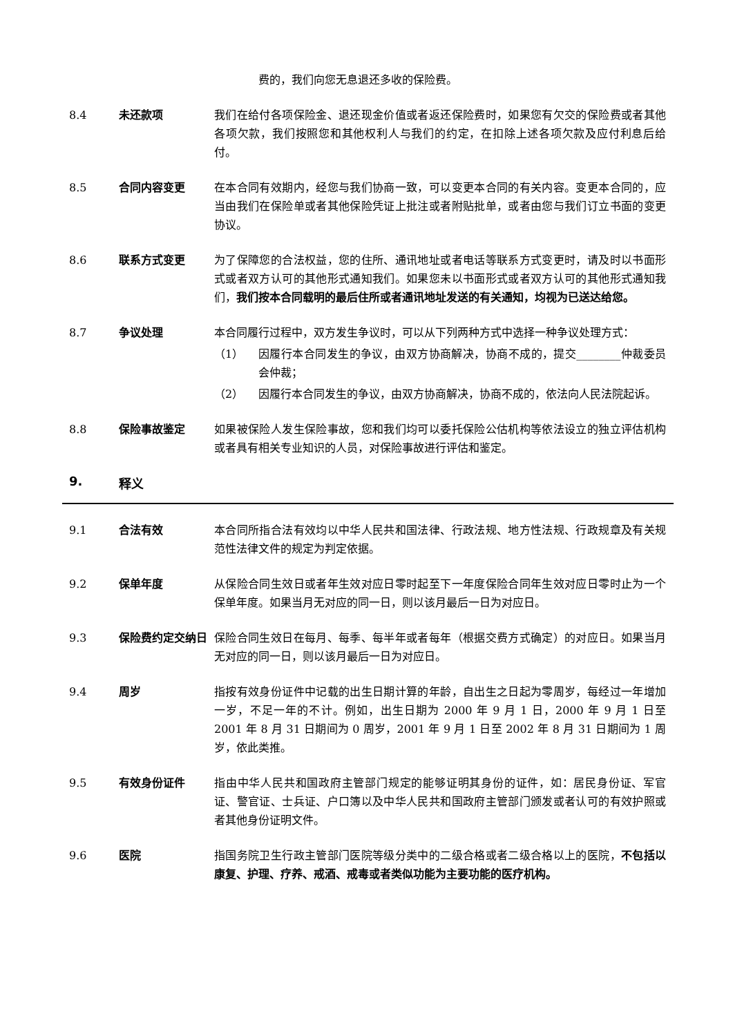费的，我们向您无息退还多收的保险费。
8.4 未还款项 我们在给付各项保险金、退还现金价值或者返还保险费时，如果您有欠交的保险费或者其他各项欠款，我们按照您和其他权利人与我们的约定，在扣除上述各项欠款及应付利息后给付。
8.5 合同内容变更 在本合同有效期内，经您与我们协商一致，可以变更本合同的有关内容。变更本合同的，应当由我们在保险单或者其他保险凭证上批注或者附贴批单，或者由您与我们订立书面的变更协议。
8.6 联系方式变更 为了保障您的合法权益，您的住所、通讯地址或者电话等联系方式变更时，请及时以书面形式或者双方认可的其他形式通知我们。如果您未以书面形式或者双方认可的其他形式通知我们，我们按本合同载明的最后住所或者通讯地址发送的有关通知，均视为已送达给您。
8.7 争议处理 本合同履行过程中，双方发生争议时，可以从下列两种方式中选择一种争议处理方式：
（1） 因履行本合同发生的争议，由双方协商解决，协商不成的，提交________仲裁委员会仲裁；
（2） 因履行本合同发生的争议，由双方协商解决，协商不成的，依法向人民法院起诉。
8.8 保险事故鉴定 如果被保险人发生保险事故，您和我们均可以委托保险公估机构等依法设立的独立评估机构或者具有相关专业知识的人员，对保险事故进行评估和鉴定。
9. 释义
9.1 合法有效 本合同所指合法有效均以中华人民共和国法律、行政法规、地方性法规、行政规章及有关规范性法律文件的规定为判定依据。
9.2 保单年度 从保险合同生效日或者年生效对应日零时起至下一年度保险合同年生效对应日零时止为一个保单年度。如果当月无对应的同一日，则以该月最后一日为对应日。
9.3 保险费约定交纳日 保险合同生效日在每月、每季、每半年或者每年（根据交费方式确定）的对应日。如果当月无对应的同一日，则以该月最后一日为对应日。
9.4 周岁 指按有效身份证件中记载的出生日期计算的年龄，自出生之日起为零周岁，每经过一年增加一岁，不足一年的不计。例如，出生日期为 2000 年 9 月 1 日，2000 年 9 月 1 日至 2001 年 8 月 31 日期间为 0 周岁，2001 年 9 月 1 日至 2002 年 8 月 31 日期间为 1 周岁，依此类推。
9.5 有效身份证件 指由中华人民共和国政府主管部门规定的能够证明其身份的证件，如：居民身份证、军官证、警官证、士兵证、户口簿以及中华人民共和国政府主管部门颁发或者认可的有效护照或者其他身份证明文件。
9.6 医院 指国务院卫生行政主管部门医院等级分类中的二级合格或者二级合格以上的医院，不包括以康复、护理、疗养、戒酒、戒毒或者类似功能为主要功能的医疗机构。